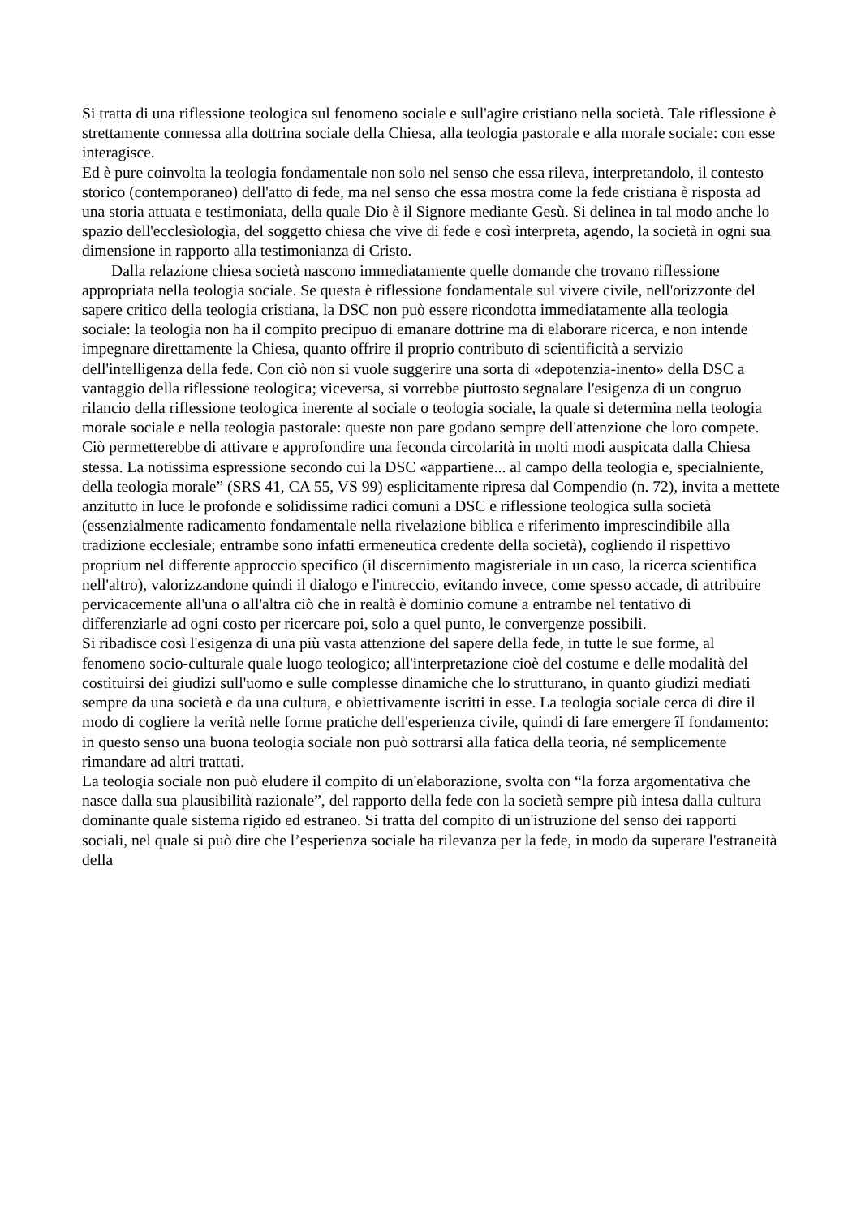Si tratta di una riflessione teologica sul fenomeno sociale e sull'agire cristiano nella società. Tale riflessione è strettamente connessa alla dottrina sociale della Chiesa, alla teologia pastorale e alla morale sociale: con esse interagisce.
Ed è pure coinvolta la teologia fondamentale non solo nel senso che essa rileva, interpretandolo, il contesto storico (contemporaneo) dell'atto di fede, ma nel senso che essa mostra come la fede cristiana è risposta ad una storia attuata e testimoniata, della quale Dio è il Signore mediante Gesù. Si delinea in tal modo anche lo spazio dell'ecclesìologìa, del soggetto chiesa che vive di fede e così interpreta, agendo, la società in ogni sua dimensione in rapporto alla testimonianza di Cristo.
Dalla relazione chiesa società nascono immediatamente quelle domande che trovano riflessione appropriata nella teologia sociale. Se questa è riflessione fondamentale sul vivere civile, nell'orizzonte del sapere critico della teologia cristiana, la DSC non può essere ricondotta immediatamente alla teologia sociale: la teologia non ha il compito precipuo di emanare dottrine ma di elaborare ricerca, e non intende impegnare direttamente la Chiesa, quanto offrire il proprio contributo di scientificità a servizio dell'intelligenza della fede. Con ciò non si vuole suggerire una sorta di «depotenzia-inento» della DSC a vantaggio della riflessione teologica; viceversa, si vorrebbe piuttosto segnalare l'esigenza di un congruo rilancio della riflessione teologica inerente al sociale o teologia sociale, la quale si determina nella teologia morale sociale e nella teologia pastorale: queste non pare godano sempre dell'attenzione che loro compete. Ciò permetterebbe di attivare e approfondire una feconda circolarità in molti modi auspicata dalla Chiesa stessa. La notissima espressione secondo cui la DSC «appartiene... al campo della teologia e, specialniente, della teologia morale” (SRS 41, CA 55, VS 99) esplicitamente ripresa dal Compendio (n. 72), invita a mettete anzitutto in luce le profonde e solidissime radici comuni a DSC e riflessione teologica sulla società (essenzialmente radicamento fondamentale nella rivelazione biblica e riferimento imprescindibile alla tradizione ecclesiale; entrambe sono infatti ermeneutica credente della società), cogliendo il rispettivo proprium nel differente approccio specifico (il discernimento magisteriale in un caso, la ricerca scientifica nell'altro), valorizzandone quindi il dialogo e l'intreccio, evitando invece, come spesso accade, di attribuire pervicacemente all'una o all'altra ciò che in realtà è dominio comune a entrambe nel tentativo di differenziarle ad ogni costo per ricercare poi, solo a quel punto, le convergenze possibili.
Si ribadisce così l'esigenza di una più vasta attenzione del sapere della fede, in tutte le sue forme, al fenomeno socio-culturale quale luogo teologico; all'interpretazione cioè del costume e delle modalità del costituirsi dei giudizi sull'uomo e sulle complesse dinamiche che lo strutturano, in quanto giudizi mediati sempre da una società e da una cultura, e obiettivamente iscritti in esse. La teologia sociale cerca di dire il modo di cogliere la verità nelle forme pratiche dell'esperienza civile, quindi di fare emergere îI fondamento: in questo senso una buona teologia sociale non può sottrarsi alla fatica della teoria, né semplicemente rimandare ad altri trattati.
La teologia sociale non può eludere il compito di un'elaborazione, svolta con “la forza argomentativa che nasce dalla sua plausibilità razionale”, del rapporto della fede con la società sempre più intesa dalla cultura dominante quale sistema rigido ed estraneo. Si tratta del compito di un'istruzione del senso dei rapporti sociali, nel quale si può dire che l’esperienza sociale ha rilevanza per la fede, in modo da superare l'estraneità della